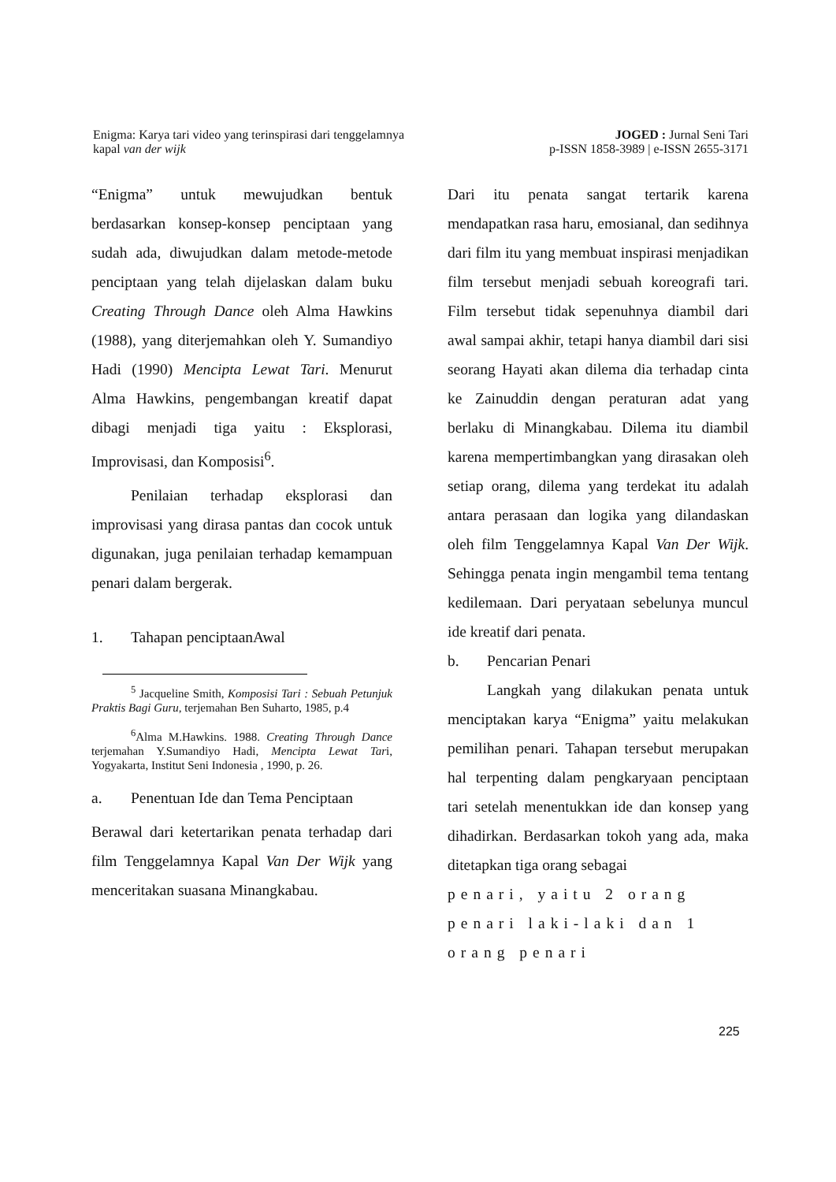Enigma: Karya tari video yang terinspirasi dari tenggelamnya
kapal van der wijk
JOGED : Jurnal Seni Tari
p-ISSN 1858-3989 | e-ISSN 2655-3171
“Enigma” untuk mewujudkan bentuk berdasarkan konsep-konsep penciptaan yang sudah ada, diwujudkan dalam metode-metode penciptaan yang telah dijelaskan dalam buku Creating Through Dance oleh Alma Hawkins (1988), yang diterjemahkan oleh Y. Sumandiyo Hadi (1990) Mencipta Lewat Tari. Menurut Alma Hawkins, pengembangan kreatif dapat dibagi menjadi tiga yaitu : Eksplorasi, Improvisasi, dan Komposisi<sup>6</sup>.
Penilaian terhadap eksplorasi dan improvisasi yang dirasa pantas dan cocok untuk digunakan, juga penilaian terhadap kemampuan penari dalam bergerak.
1. Tahapan penciptaanAwal
<sup>5</sup> Jacqueline Smith, Komposisi Tari : Sebuah Petunjuk Praktis Bagi Guru, terjemahan Ben Suharto, 1985, p.4
<sup>6</sup> Alma M.Hawkins. 1988. Creating Through Dance terjemahan Y.Sumandiyo Hadi, Mencipta Lewat Tari, Yogyakarta, Institut Seni Indonesia , 1990, p. 26.
a. Penentuan Ide dan Tema Penciptaan
Berawal dari ketertarikan penata terhadap dari film Tenggelamnya Kapal Van Der Wijk yang menceritakan suasana Minangkabau.
Dari itu penata sangat tertarik karena mendapatkan rasa haru, emosianal, dan sedihnya dari film itu yang membuat inspirasi menjadikan film tersebut menjadi sebuah koreografi tari. Film tersebut tidak sepenuhnya diambil dari awal sampai akhir, tetapi hanya diambil dari sisi seorang Hayati akan dilema dia terhadap cinta ke Zainuddin dengan peraturan adat yang berlaku di Minangkabau. Dilema itu diambil karena mempertimbangkan yang dirasakan oleh setiap orang, dilema yang terdekat itu adalah antara perasaan dan logika yang dilandaskan oleh film Tenggelamnya Kapal Van Der Wijk. Sehingga penata ingin mengambil tema tentang kedilemaan. Dari peryataan sebelunya muncul ide kreatif dari penata.
b. Pencarian Penari
Langkah yang dilakukan penata untuk menciptakan karya “Enigma” yaitu melakukan pemilihan penari. Tahapan tersebut merupakan hal terpenting dalam pengkaryaan penciptaan tari setelah menentukkan ide dan konsep yang dihadirkan. Berdasarkan tokoh yang ada, maka ditetapkan tiga orang sebagai
penari, yaitu 2 orang penari laki-laki dan 1 orang penari
225